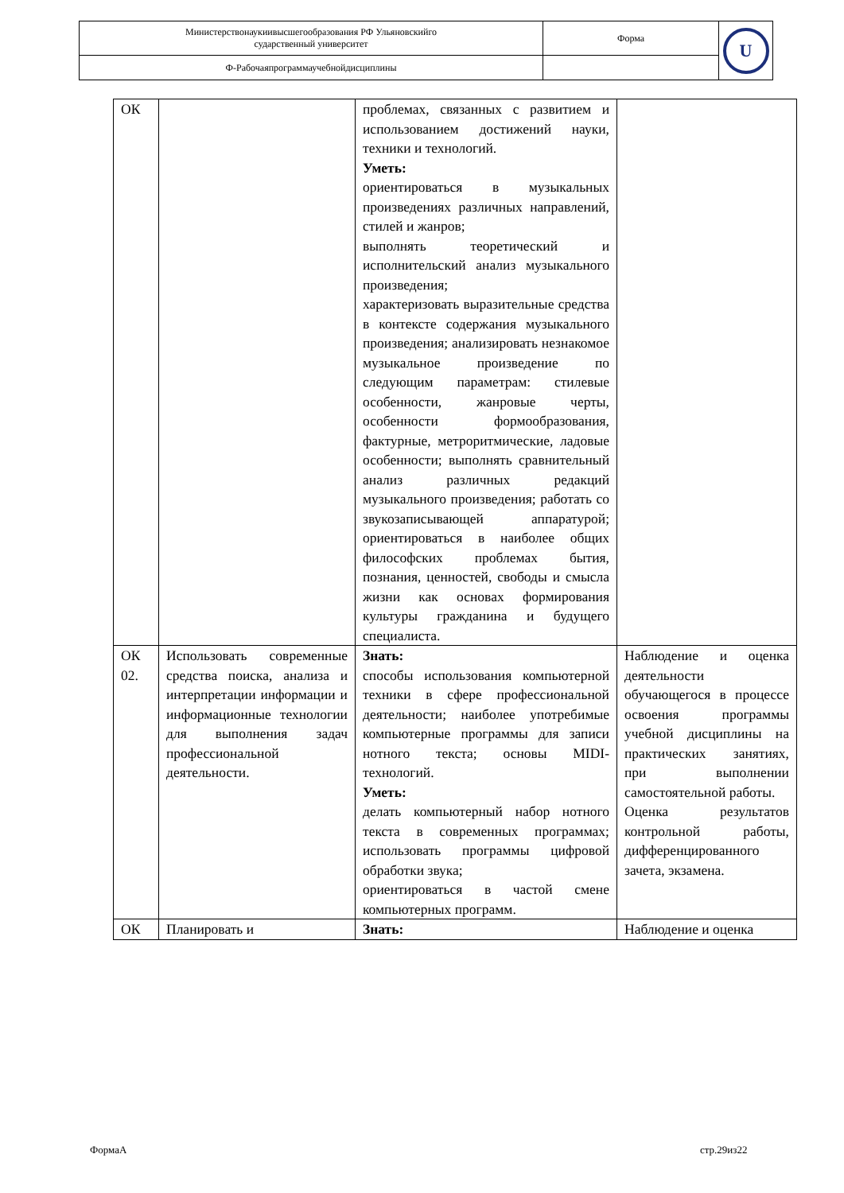| Министерствонаукиивысшегообразования РФ Ульяновскийго сударственный университет | Форма | U |
| Ф-Рабочаяпрограммаучебнойдисциплины | | |
| ОК | | проблемах, связанных с развитием и использованием достижений науки, техники и технологий. Уметь: ориентироваться в музыкальных произведениях различных направлений, стилей и жанров; выполнять теоретический и исполнительский анализ музыкального произведения; характеризовать выразительные средства в контексте содержания музыкального произведения; анализировать незнакомое музыкальное произведение по следующим параметрам: стилевые особенности, жанровые черты, особенности формообразования, фактурные, метроритмические, ладовые особенности; выполнять сравнительный анализ различных редакций музыкального произведения; работать со звукозаписывающей аппаратурой; ориентироваться в наиболее общих философских проблемах бытия, познания, ценностей, свободы и смысла жизни как основах формирования культуры гражданина и будущего специалиста. | |
| ОК 02. | Использовать современные средства поиска, анализа и интерпретации информации и информационные технологии для выполнения задач профессиональной деятельности. | Знать: способы использования компьютерной техники в сфере профессиональной деятельности; наиболее употребимые компьютерные программы для записи нотного текста; основы MIDI-технологий. Уметь: делать компьютерный набор нотного текста в современных программах; использовать программы цифровой обработки звука; ориентироваться в частой смене компьютерных программ. | Наблюдение и оценка деятельности обучающегося в процессе освоения программы учебной дисциплины на практических занятиях, при выполнении самостоятельной работы. Оценка результатов контрольной работы, дифференцированного зачета, экзамена. |
| ОК | Планировать и | Знать: | Наблюдение и оценка |
ФормаА стр.29из22